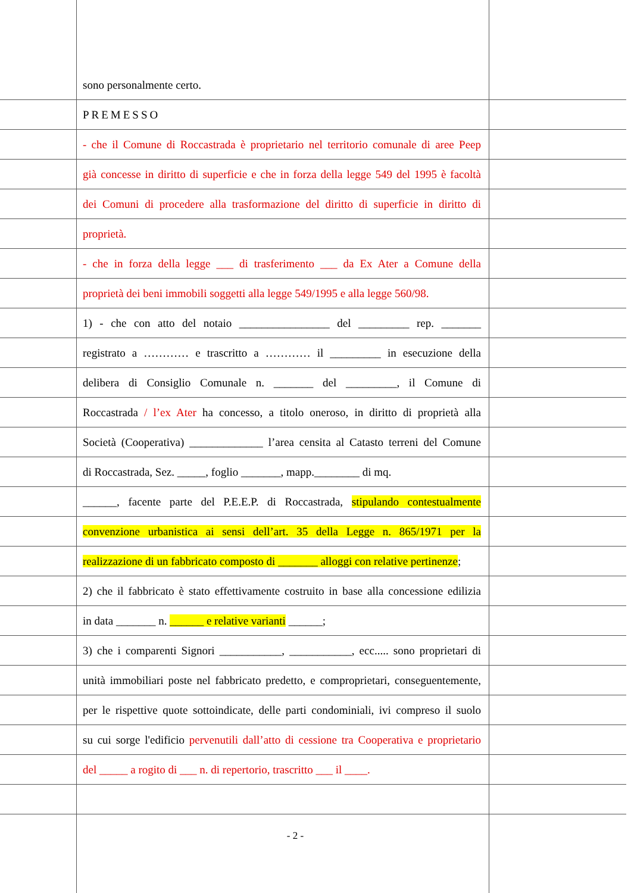sono personalmente certo.
PREMESSO
- che il Comune di Roccastrada è proprietario nel territorio comunale di aree Peep
già concesse in diritto di superficie e che in forza della legge 549 del 1995 è facoltà
dei Comuni di procedere alla trasformazione del diritto di superficie in diritto di
proprietà.
- che in forza della legge ___ di trasferimento ___ da Ex Ater a Comune della
proprietà dei beni immobili soggetti alla legge 549/1995 e alla legge 560/98.
1) - che con atto del notaio ________________ del _________ rep. _______
registrato a ………… e trascritto a ………… il _________ in esecuzione della
delibera di Consiglio Comunale n. _______ del _________, il Comune di
Roccastrada / l’ex Ater ha concesso, a titolo oneroso, in diritto di proprietà alla
Società (Cooperativa) _____________ l’area censita al Catasto terreni del Comune
di Roccastrada, Sez. _____, foglio _______, mapp.________ di mq.
______, facente parte del P.E.E.P. di Roccastrada, stipulando contestualmente
convenzione urbanistica ai sensi dell’art. 35 della Legge n. 865/1971 per la
realizzazione di un fabbricato composto di _______ alloggi con relative pertinenze;
2) che il fabbricato è stato effettivamente costruito in base alla concessione edilizia
in data _______ n. ______ e relative varianti ______;
3) che i comparenti Signori ___________, ___________, ecc..... sono proprietari di
unità immobiliari poste nel fabbricato predetto, e comproprietari, conseguentemente,
per le rispettive quote sottoindicate, delle parti condominiali, ivi compreso il suolo
su cui sorge l'edificio pervenutili dall’atto di cessione tra Cooperativa e proprietario
del _____ a rogito di ___ n. di repertorio, trascritto ___ il ____.
- 2 -